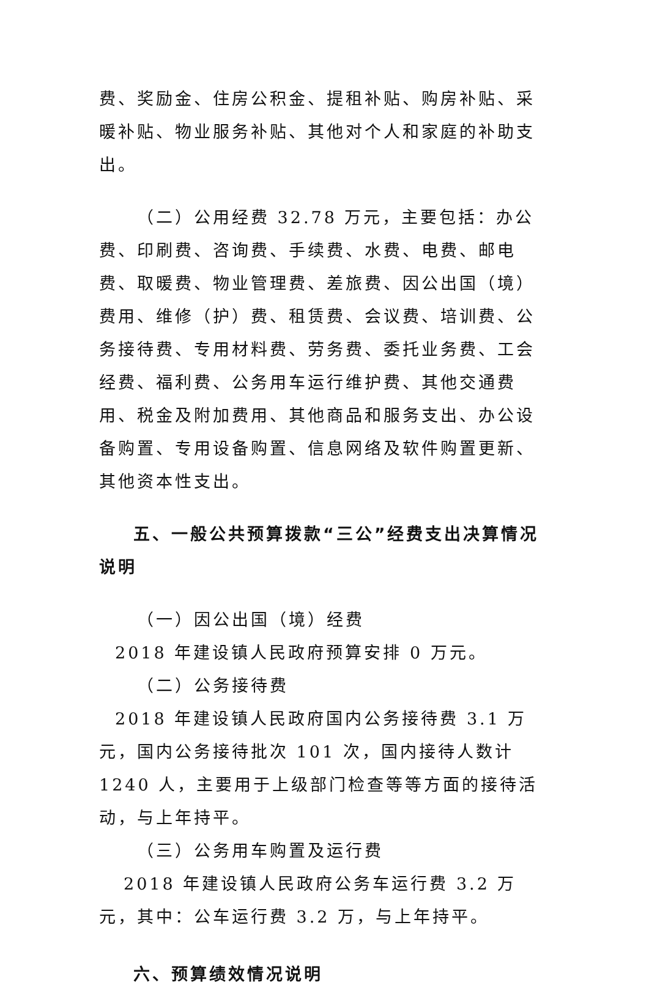费、奖励金、住房公积金、提租补贴、购房补贴、采暖补贴、物业服务补贴、其他对个人和家庭的补助支出。
（二）公用经费 32.78 万元，主要包括：办公费、印刷费、咨询费、手续费、水费、电费、邮电费、取暖费、物业管理费、差旅费、因公出国（境）费用、维修（护）费、租赁费、会议费、培训费、公务接待费、专用材料费、劳务费、委托业务费、工会经费、福利费、公务用车运行维护费、其他交通费用、税金及附加费用、其他商品和服务支出、办公设备购置、专用设备购置、信息网络及软件购置更新、其他资本性支出。
五、一般公共预算拨款“三公”经费支出决算情况说明
（一）因公出国（境）经费
2018 年建设镇人民政府预算安排 0 万元。
（二）公务接待费
2018 年建设镇人民政府国内公务接待费 3.1 万元，国内公务接待批次 101 次，国内接待人数计 1240 人，主要用于上级部门检查等等方面的接待活动，与上年持平。
（三）公务用车购置及运行费
2018 年建设镇人民政府公务车运行费 3.2 万元，其中：公车运行费 3.2 万，与上年持平。
六、预算绩效情况说明